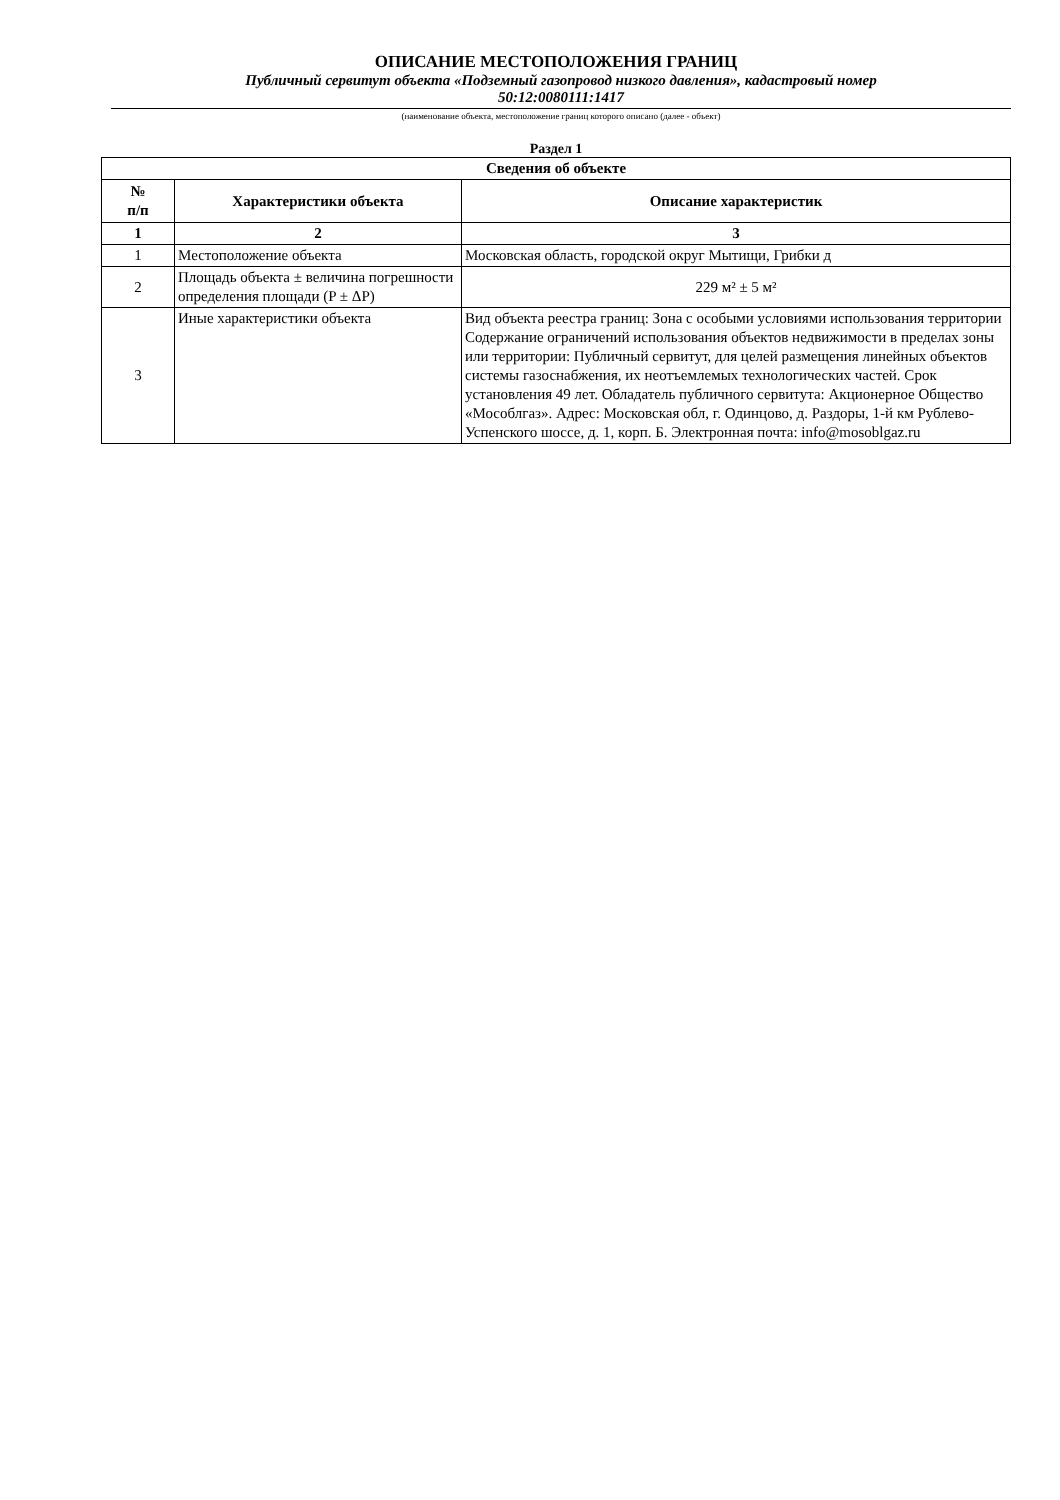ОПИСАНИЕ МЕСТОПОЛОЖЕНИЯ ГРАНИЦ
Публичный сервитут объекта «Подземный газопровод низкого давления», кадастровый номер
50:12:0080111:1417
(наименование объекта, местоположение границ которого описано (далее - объект)
Раздел 1
| Сведения об объекте | | |
| --- | --- | --- |
| № п/п | Характеристики объекта | Описание характеристик |
| 1 | 2 | 3 |
| 1 | Местоположение объекта | Московская область, городской округ Мытищи, Грибки д |
| 2 | Площадь объекта ± величина погрешности определения площади (P ± ΔP) | 229 м² ± 5 м² |
| 3 | Иные характеристики объекта | Вид объекта реестра границ: Зона с особыми условиями использования территории Содержание ограничений использования объектов недвижимости в пределах зоны или территории: Публичный сервитут, для целей размещения линейных объектов системы газоснабжения, их неотъемлемых технологических частей. Срок установления 49 лет. Обладатель публичного сервитута: Акционерное Общество «Мособлгаз». Адрес: Московская обл, г. Одинцово, д. Раздоры, 1-й км Рублево-Успенского шоссе, д. 1, корп. Б. Электронная почта: info@mosoblgaz.ru |